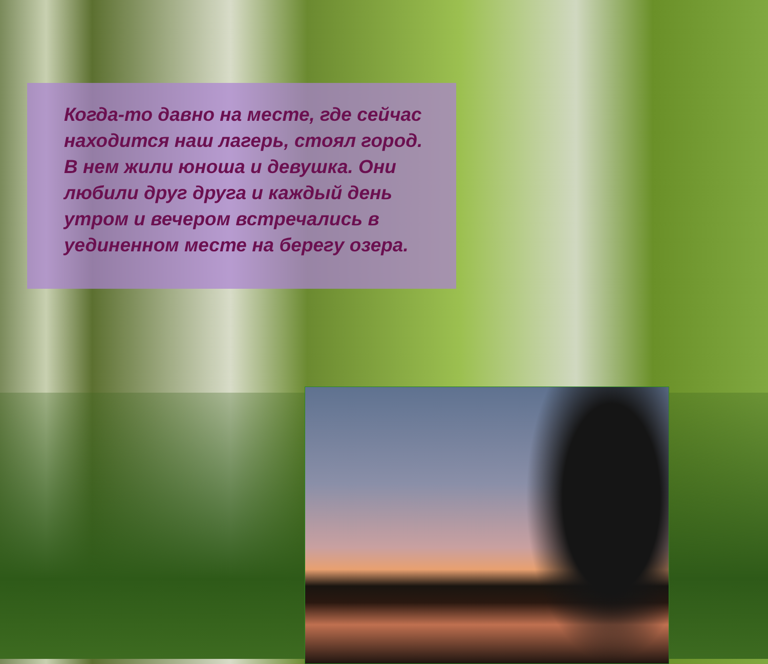Когда-то давно на месте, где сейчас находится наш лагерь, стоял город. В нем жили юноша и девушка. Они любили друг друга и каждый день утром и вечером встречались в уединенном месте на берегу озера.